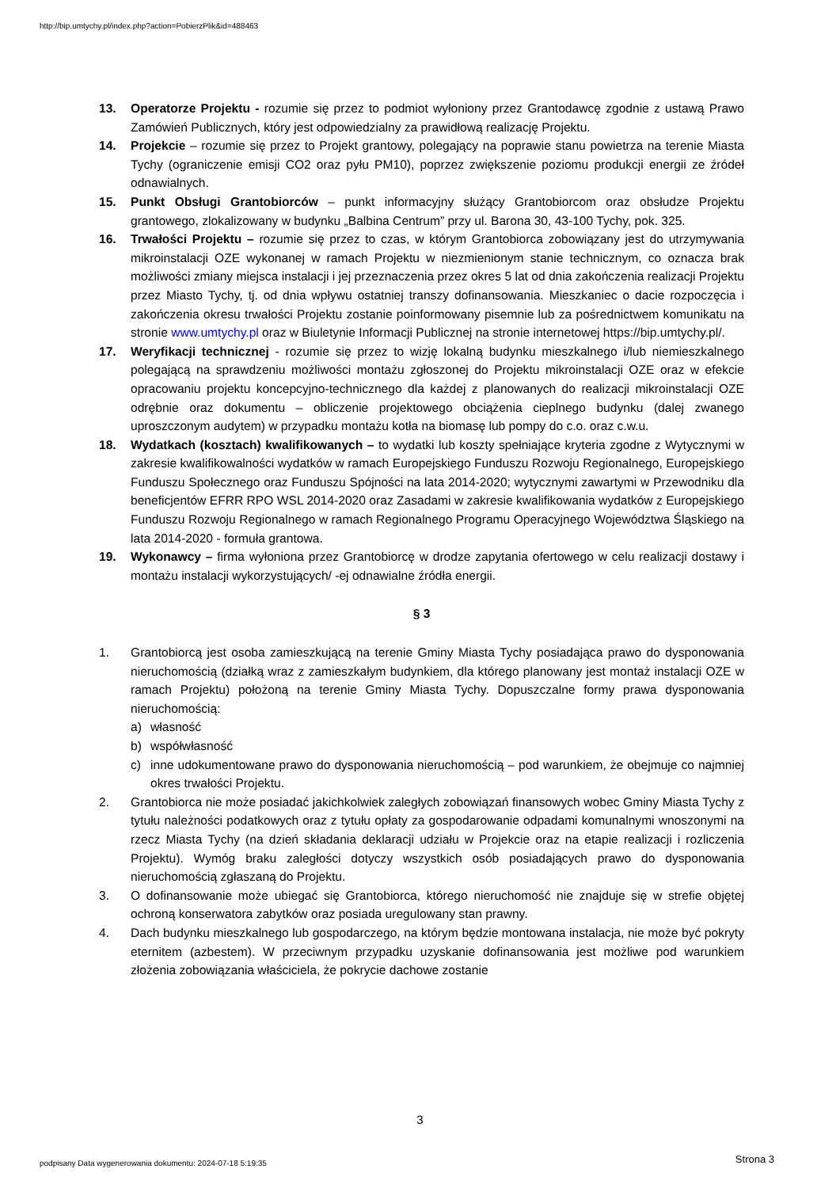http://bip.umtychy.pl/index.php?action=PobierzPlik&id=488463
13. Operatorze Projektu - rozumie się przez to podmiot wyłoniony przez Grantodawcę zgodnie z ustawą Prawo Zamówień Publicznych, który jest odpowiedzialny za prawidłową realizację Projektu.
14. Projekcie – rozumie się przez to Projekt grantowy, polegający na poprawie stanu powietrza na terenie Miasta Tychy (ograniczenie emisji CO2 oraz pyłu PM10), poprzez zwiększenie poziomu produkcji energii ze źródeł odnawialnych.
15. Punkt Obsługi Grantobiorców – punkt informacyjny służący Grantobiorcom oraz obsłudze Projektu grantowego, zlokalizowany w budynku „Balbina Centrum” przy ul. Barona 30, 43-100 Tychy, pok. 325.
16. Trwałości Projektu – rozumie się przez to czas, w którym Grantobiorca zobowiązany jest do utrzymywania mikroinstalacji OZE wykonanej w ramach Projektu w niezmienionym stanie technicznym, co oznacza brak możliwości zmiany miejsca instalacji i jej przeznaczenia przez okres 5 lat od dnia zakończenia realizacji Projektu przez Miasto Tychy, tj. od dnia wpływu ostatniej transzy dofinansowania. Mieszkaniec o dacie rozpoczęcia i zakończenia okresu trwałości Projektu zostanie poinformowany pisemnie lub za pośrednictwem komunikatu na stronie www.umtychy.pl oraz w Biuletynie Informacji Publicznej na stronie internetowej https://bip.umtychy.pl/.
17. Weryfikacji technicznej - rozumie się przez to wizję lokalną budynku mieszkalnego i/lub niemieszkalnego polegającą na sprawdzeniu możliwości montażu zgłoszonej do Projektu mikroinstalacji OZE oraz w efekcie opracowaniu projektu koncepcyjno-technicznego dla każdej z planowanych do realizacji mikroinstalacji OZE odrębnie oraz dokumentu – obliczenie projektowego obciążenia cieplnego budynku (dalej zwanego uproszczonym audytem) w przypadku montażu kotła na biomasę lub pompy do c.o. oraz c.w.u.
18. Wydatkach (kosztach) kwalifikowanych – to wydatki lub koszty spełniające kryteria zgodne z Wytycznymi w zakresie kwalifikowalności wydatków w ramach Europejskiego Funduszu Rozwoju Regionalnego, Europejskiego Funduszu Społecznego oraz Funduszu Spójności na lata 2014-2020; wytycznymi zawartymi w Przewodniku dla beneficjentów EFRR RPO WSL 2014-2020 oraz Zasadami w zakresie kwalifikowania wydatków z Europejskiego Funduszu Rozwoju Regionalnego w ramach Regionalnego Programu Operacyjnego Województwa Śląskiego na lata 2014-2020 - formuła grantowa.
19. Wykonawcy – firma wyłoniona przez Grantobiorcę w drodze zapytania ofertowego w celu realizacji dostawy i montażu instalacji wykorzystujących/ -ej odnawialne źródła energii.
§ 3
1. Grantobiorcą jest osoba zamieszkującą na terenie Gminy Miasta Tychy posiadająca prawo do dysponowania nieruchomością (działką wraz z zamieszkałym budynkiem, dla którego planowany jest montaż instalacji OZE w ramach Projektu) położoną na terenie Gminy Miasta Tychy. Dopuszczalne formy prawa dysponowania nieruchomością:
a) własność
b) współwłasność
c) inne udokumentowane prawo do dysponowania nieruchomością – pod warunkiem, że obejmuje co najmniej okres trwałości Projektu.
2. Grantobiorca nie może posiadać jakichkolwiek zaległych zobowiązań finansowych wobec Gminy Miasta Tychy z tytułu należności podatkowych oraz z tytułu opłaty za gospodarowanie odpadami komunalnymi wnoszonymi na rzecz Miasta Tychy (na dzień składania deklaracji udziału w Projekcie oraz na etapie realizacji i rozliczenia Projektu). Wymóg braku zaległości dotyczy wszystkich osób posiadających prawo do dysponowania nieruchomością zgłaszaną do Projektu.
3. O dofinansowanie może ubiegać się Grantobiorca, którego nieruchomość nie znajduje się w strefie objętej ochroną konserwatora zabytków oraz posiada uregulowany stan prawny.
4. Dach budynku mieszkalnego lub gospodarczego, na którym będzie montowana instalacja, nie może być pokryty eternitem (azbestem). W przeciwnym przypadku uzyskanie dofinansowania jest możliwe pod warunkiem złożenia zobowiązania właściciela, że pokrycie dachowe zostanie
3
podpisany Data wygenerowania dokumentu: 2024-07-18 5:19:35
Strona 3